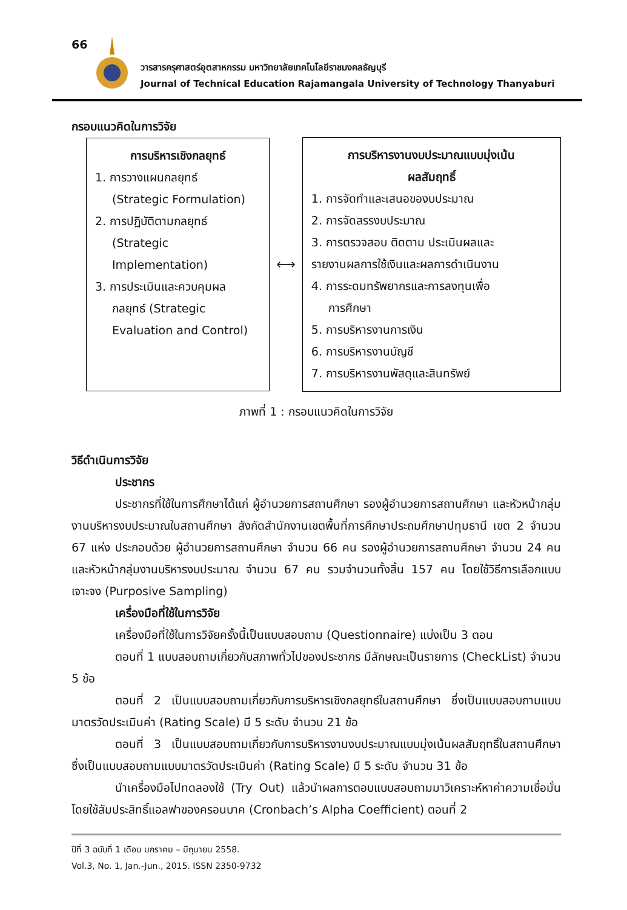66
วารสารครุศาสตร์อุตสาหกรรม มหาวิทยาลัยเทคโนโลยีราชมงคลธัญบุรี
Journal of Technical Education Rajamangala University of Technology Thanyaburi
กรอบแนวคิดในการวิจัย
การบริหารเชิงกลยุทธ์
1. การวางแผนกลยุทธ์
(Strategic Formulation)
2. การปฏิบัติตามกลยุทธ์
(Strategic Implementation)
3. การประเมินและควบคุมผล
กลยุทธ์ (Strategic
Evaluation and Control)
⟷
การบริหารงานงบประมาณแบบมุ่งเน้น
ผลสัมฤทธิ์
1. การจัดทำและเสนอของบประมาณ
2. การจัดสรรงบประมาณ
3. การตรวจสอบ ติดตาม ประเมินผลและ
รายงานผลการใช้เงินและผลการดำเนินงาน
4. การระดมทรัพยากรและการลงทุนเพื่อ
การศึกษา
5. การบริหารงานการเงิน
6. การบริหารงานบัญชี
7. การบริหารงานพัสดุและสินทรัพย์
ภาพที่ 1 : กรอบแนวคิดในการวิจัย
วิธีดำเนินการวิจัย
ประชากร
ประชากรที่ใช้ในการศึกษาได้แก่ ผู้อำนวยการสถานศึกษา รองผู้อำนวยการสถานศึกษา และหัวหน้ากลุ่มงานบริหารงบประมาณในสถานศึกษา สังกัดสำนักงานเขตพื้นที่การศึกษาประถมศึกษาปทุมธานี เขต 2 จำนวน 67 แห่ง ประกอบด้วย ผู้อำนวยการสถานศึกษา จำนวน 66 คน รองผู้อำนวยการสถานศึกษา จำนวน 24 คน และหัวหน้ากลุ่มงานบริหารงบประมาณ จำนวน 67 คน รวมจำนวนทั้งสิ้น 157 คน โดยใช้วิธีการเลือกแบบเจาะจง (Purposive Sampling)
เครื่องมือที่ใช้ในการวิจัย
เครื่องมือที่ใช้ในการวิจัยครั้งนี้เป็นแบบสอบถาม (Questionnaire) แบ่งเป็น 3 ตอน
ตอนที่ 1 แบบสอบถามเกี่ยวกับสภาพทั่วไปของประชากร มีลักษณะเป็นรายการ (CheckList) จำนวน 5 ข้อ
ตอนที่ 2 เป็นแบบสอบถามเกี่ยวกับการบริหารเชิงกลยุทธ์ในสถานศึกษา ซึ่งเป็นแบบสอบถามแบบมาตรวัดประเมินค่า (Rating Scale) มี 5 ระดับ จำนวน 21 ข้อ
ตอนที่ 3 เป็นแบบสอบถามเกี่ยวกับการบริหารงานงบประมาณแบบมุ่งเน้นผลสัมฤทธิ์ในสถานศึกษา ซึ่งเป็นแบบสอบถามแบบมาตรวัดประเมินค่า (Rating Scale) มี 5 ระดับ จำนวน 31 ข้อ
นำเครื่องมือไปทดลองใช้ (Try Out) แล้วนำผลการตอบแบบสอบถามมาวิเคราะห์หาค่าความเชื่อมั่น โดยใช้สัมประสิทธิ์แอลฟาของครอนบาค (Cronbach’s Alpha Coefficient) ตอนที่ 2
ปีที่ 3 ฉบับที่ 1 เดือน มกราคม – มิถุนายน 2558.
Vol.3, No. 1, Jan.-Jun., 2015. ISSN 2350-9732